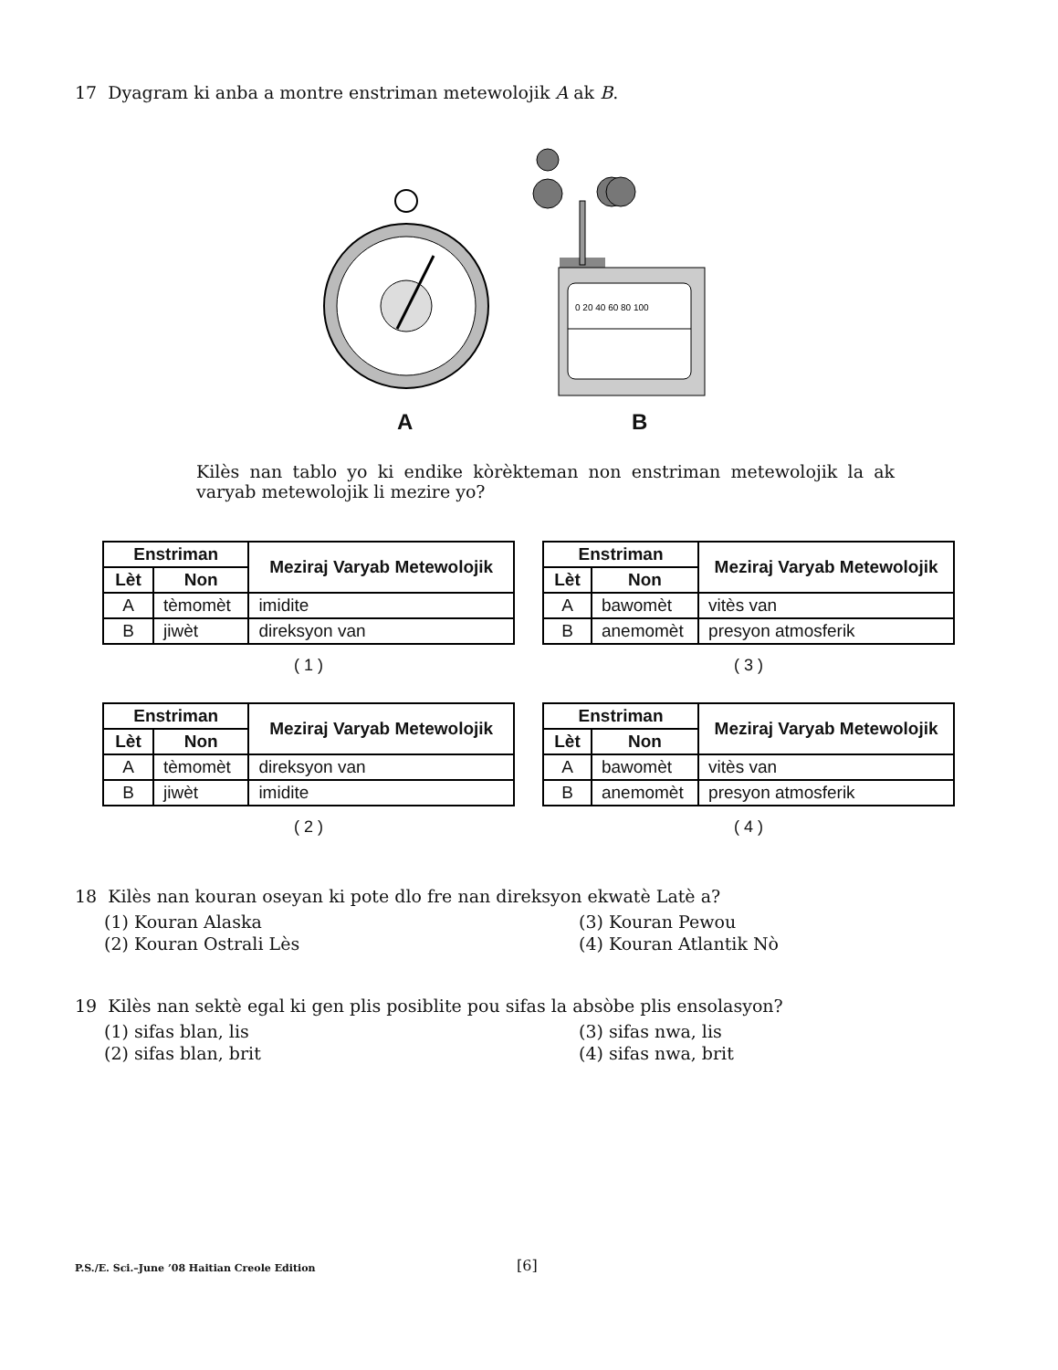17 Dyagram ki anba a montre enstriman metewolojik A ak B.
0 20 40 60 80 100
A B
Kilès nan tablo yo ki endike kòrèkteman non enstriman metewolojik la ak varyab metewolojik li mezire yo?
| Enstriman | | Meziraj Varyab Metewolojik |
| --- | --- | --- |
| Lèt | Non | |
| A | tèmomèt | imidite |
| B | jiwèt | direksyon van |
( 1 )
| Enstriman | | Meziraj Varyab Metewolojik |
| --- | --- | --- |
| Lèt | Non | |
| A | bawomèt | vitès van |
| B | anemomèt | presyon atmosferik |
( 3 )
| Enstriman | | Meziraj Varyab Metewolojik |
| --- | --- | --- |
| Lèt | Non | |
| A | tèmomèt | direksyon van |
| B | jiwèt | imidite |
( 2 )
| Enstriman | | Meziraj Varyab Metewolojik |
| --- | --- | --- |
| Lèt | Non | |
| A | bawomèt | vitès van |
| B | anemomèt | presyon atmosferik |
( 4 )
18 Kilès nan kouran oseyan ki pote dlo fre nan direksyon ekwatè Latè a?
(1) Kouran Alaska
(3) Kouran Pewou
(2) Kouran Ostrali Lès
(4) Kouran Atlantik Nò
19 Kilès nan sektè egal ki gen plis posiblite pou sifas la absòbe plis ensolasyon?
(1) sifas blan, lis
(3) sifas nwa, lis
(2) sifas blan, brit
(4) sifas nwa, brit
P.S./E. Sci.–June ’08 Haitian Creole Edition
[6]